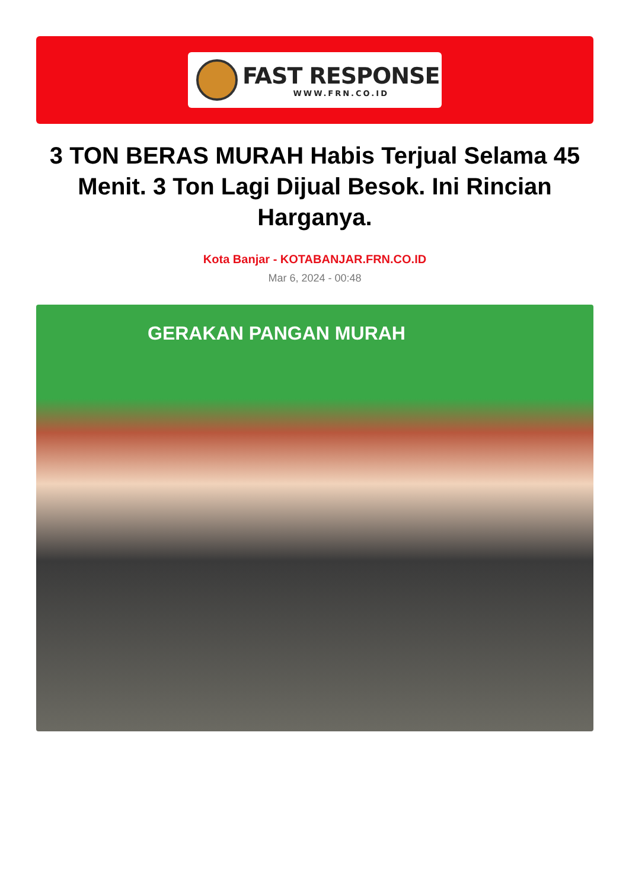FAST RESPONSE
WWW.FRN.CO.ID
3 TON BERAS MURAH Habis Terjual Selama 45 Menit. 3 Ton Lagi Dijual Besok. Ini Rincian Harganya.
Kota Banjar - KOTABANJAR.FRN.CO.ID
Mar 6, 2024 - 00:48
GERAKAN PANGAN MURAH